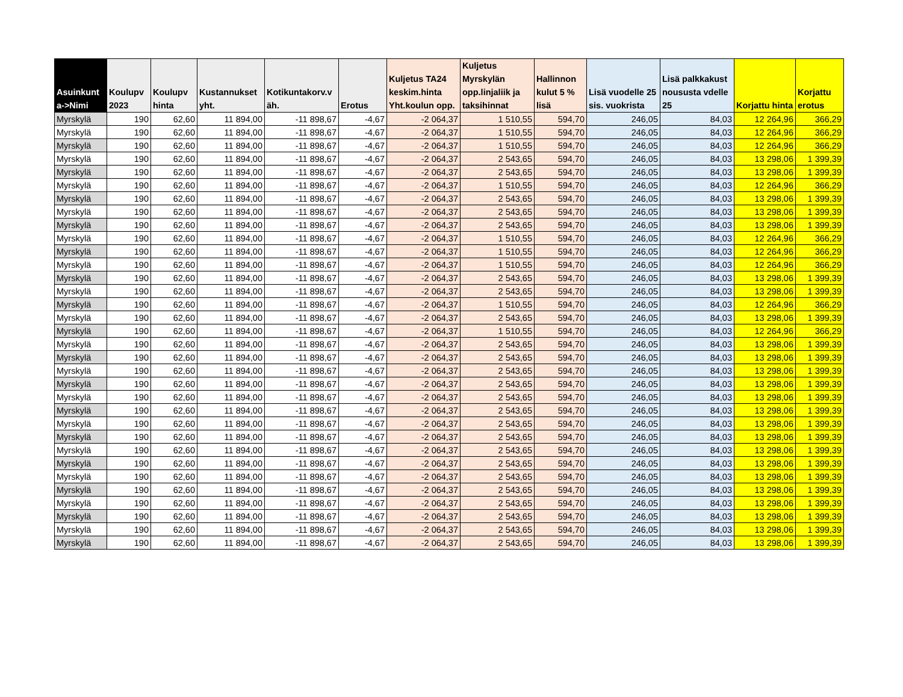| Asuinkunt a->Nimi | Koulupv 2023 | Koulupv hinta | Kustannukset yht. | Kotikuntakorv.v äh. | Erotus | Kuljetus TA24 keskim.hinta Yht.koulun opp. | Kuljetus Myrskylän opp.linjaliik ja taksihinnat | Hallinnon kulut 5 % lisä | Lisä vuodelle 25 sis. vuokrista | Lisä palkkakust noususta vdelle 25 | Korjattu hinta | Korjattu erotus |
| --- | --- | --- | --- | --- | --- | --- | --- | --- | --- | --- | --- | --- |
| Myrskylä | 190 | 62,60 | 11 894,00 | -11 898,67 | -4,67 | -2 064,37 | 1 510,55 | 594,70 | 246,05 | 84,03 | 12 264,96 | 366,29 |
| Myrskylä | 190 | 62,60 | 11 894,00 | -11 898,67 | -4,67 | -2 064,37 | 1 510,55 | 594,70 | 246,05 | 84,03 | 12 264,96 | 366,29 |
| Myrskylä | 190 | 62,60 | 11 894,00 | -11 898,67 | -4,67 | -2 064,37 | 1 510,55 | 594,70 | 246,05 | 84,03 | 12 264,96 | 366,29 |
| Myrskylä | 190 | 62,60 | 11 894,00 | -11 898,67 | -4,67 | -2 064,37 | 2 543,65 | 594,70 | 246,05 | 84,03 | 13 298,06 | 1 399,39 |
| Myrskylä | 190 | 62,60 | 11 894,00 | -11 898,67 | -4,67 | -2 064,37 | 2 543,65 | 594,70 | 246,05 | 84,03 | 13 298,06 | 1 399,39 |
| Myrskylä | 190 | 62,60 | 11 894,00 | -11 898,67 | -4,67 | -2 064,37 | 1 510,55 | 594,70 | 246,05 | 84,03 | 12 264,96 | 366,29 |
| Myrskylä | 190 | 62,60 | 11 894,00 | -11 898,67 | -4,67 | -2 064,37 | 2 543,65 | 594,70 | 246,05 | 84,03 | 13 298,06 | 1 399,39 |
| Myrskylä | 190 | 62,60 | 11 894,00 | -11 898,67 | -4,67 | -2 064,37 | 2 543,65 | 594,70 | 246,05 | 84,03 | 13 298,06 | 1 399,39 |
| Myrskylä | 190 | 62,60 | 11 894,00 | -11 898,67 | -4,67 | -2 064,37 | 2 543,65 | 594,70 | 246,05 | 84,03 | 13 298,06 | 1 399,39 |
| Myrskylä | 190 | 62,60 | 11 894,00 | -11 898,67 | -4,67 | -2 064,37 | 1 510,55 | 594,70 | 246,05 | 84,03 | 12 264,96 | 366,29 |
| Myrskylä | 190 | 62,60 | 11 894,00 | -11 898,67 | -4,67 | -2 064,37 | 1 510,55 | 594,70 | 246,05 | 84,03 | 12 264,96 | 366,29 |
| Myrskylä | 190 | 62,60 | 11 894,00 | -11 898,67 | -4,67 | -2 064,37 | 1 510,55 | 594,70 | 246,05 | 84,03 | 12 264,96 | 366,29 |
| Myrskylä | 190 | 62,60 | 11 894,00 | -11 898,67 | -4,67 | -2 064,37 | 2 543,65 | 594,70 | 246,05 | 84,03 | 13 298,06 | 1 399,39 |
| Myrskylä | 190 | 62,60 | 11 894,00 | -11 898,67 | -4,67 | -2 064,37 | 2 543,65 | 594,70 | 246,05 | 84,03 | 13 298,06 | 1 399,39 |
| Myrskylä | 190 | 62,60 | 11 894,00 | -11 898,67 | -4,67 | -2 064,37 | 1 510,55 | 594,70 | 246,05 | 84,03 | 12 264,96 | 366,29 |
| Myrskylä | 190 | 62,60 | 11 894,00 | -11 898,67 | -4,67 | -2 064,37 | 2 543,65 | 594,70 | 246,05 | 84,03 | 13 298,06 | 1 399,39 |
| Myrskylä | 190 | 62,60 | 11 894,00 | -11 898,67 | -4,67 | -2 064,37 | 1 510,55 | 594,70 | 246,05 | 84,03 | 12 264,96 | 366,29 |
| Myrskylä | 190 | 62,60 | 11 894,00 | -11 898,67 | -4,67 | -2 064,37 | 2 543,65 | 594,70 | 246,05 | 84,03 | 13 298,06 | 1 399,39 |
| Myrskylä | 190 | 62,60 | 11 894,00 | -11 898,67 | -4,67 | -2 064,37 | 2 543,65 | 594,70 | 246,05 | 84,03 | 13 298,06 | 1 399,39 |
| Myrskylä | 190 | 62,60 | 11 894,00 | -11 898,67 | -4,67 | -2 064,37 | 2 543,65 | 594,70 | 246,05 | 84,03 | 13 298,06 | 1 399,39 |
| Myrskylä | 190 | 62,60 | 11 894,00 | -11 898,67 | -4,67 | -2 064,37 | 2 543,65 | 594,70 | 246,05 | 84,03 | 13 298,06 | 1 399,39 |
| Myrskylä | 190 | 62,60 | 11 894,00 | -11 898,67 | -4,67 | -2 064,37 | 2 543,65 | 594,70 | 246,05 | 84,03 | 13 298,06 | 1 399,39 |
| Myrskylä | 190 | 62,60 | 11 894,00 | -11 898,67 | -4,67 | -2 064,37 | 2 543,65 | 594,70 | 246,05 | 84,03 | 13 298,06 | 1 399,39 |
| Myrskylä | 190 | 62,60 | 11 894,00 | -11 898,67 | -4,67 | -2 064,37 | 2 543,65 | 594,70 | 246,05 | 84,03 | 13 298,06 | 1 399,39 |
| Myrskylä | 190 | 62,60 | 11 894,00 | -11 898,67 | -4,67 | -2 064,37 | 2 543,65 | 594,70 | 246,05 | 84,03 | 13 298,06 | 1 399,39 |
| Myrskylä | 190 | 62,60 | 11 894,00 | -11 898,67 | -4,67 | -2 064,37 | 2 543,65 | 594,70 | 246,05 | 84,03 | 13 298,06 | 1 399,39 |
| Myrskylä | 190 | 62,60 | 11 894,00 | -11 898,67 | -4,67 | -2 064,37 | 2 543,65 | 594,70 | 246,05 | 84,03 | 13 298,06 | 1 399,39 |
| Myrskylä | 190 | 62,60 | 11 894,00 | -11 898,67 | -4,67 | -2 064,37 | 2 543,65 | 594,70 | 246,05 | 84,03 | 13 298,06 | 1 399,39 |
| Myrskylä | 190 | 62,60 | 11 894,00 | -11 898,67 | -4,67 | -2 064,37 | 2 543,65 | 594,70 | 246,05 | 84,03 | 13 298,06 | 1 399,39 |
| Myrskylä | 190 | 62,60 | 11 894,00 | -11 898,67 | -4,67 | -2 064,37 | 2 543,65 | 594,70 | 246,05 | 84,03 | 13 298,06 | 1 399,39 |
| Myrskylä | 190 | 62,60 | 11 894,00 | -11 898,67 | -4,67 | -2 064,37 | 2 543,65 | 594,70 | 246,05 | 84,03 | 13 298,06 | 1 399,39 |
| Myrskylä | 190 | 62,60 | 11 894,00 | -11 898,67 | -4,67 | -2 064,37 | 2 543,65 | 594,70 | 246,05 | 84,03 | 13 298,06 | 1 399,39 |
| Myrskylä | 190 | 62,60 | 11 894,00 | -11 898,67 | -4,67 | -2 064,37 | 2 543,65 | 594,70 | 246,05 | 84,03 | 13 298,06 | 1 399,39 |